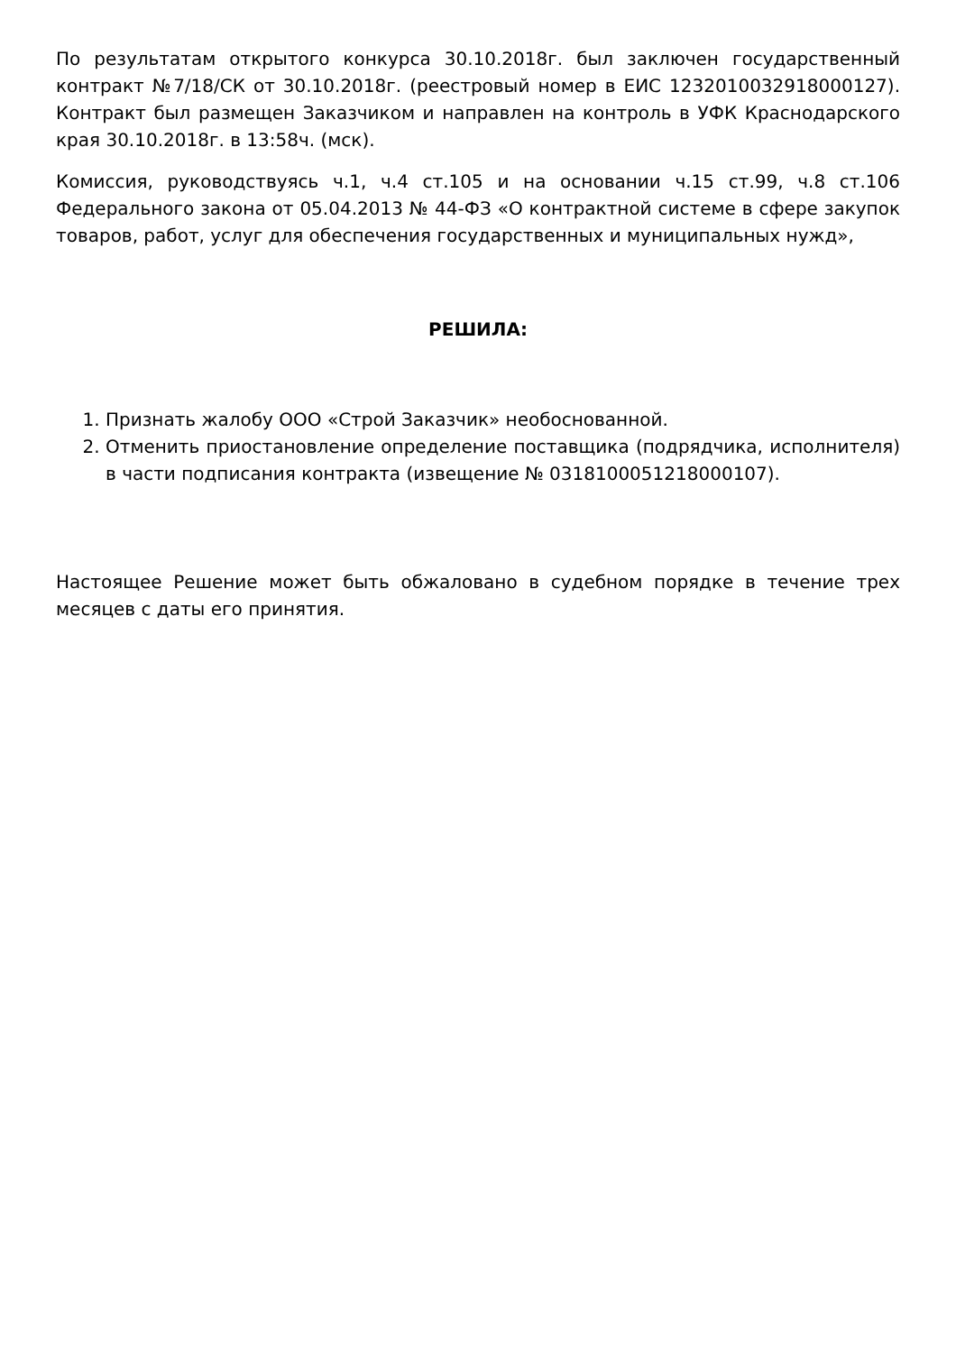По результатам открытого конкурса 30.10.2018г. был заключен государственный контракт №7/18/СК от 30.10.2018г. (реестровый номер в ЕИС 1232010032918000127). Контракт был размещен Заказчиком и направлен на контроль в УФК Краснодарского края 30.10.2018г. в 13:58ч. (мск).
Комиссия, руководствуясь ч.1, ч.4 ст.105 и на основании ч.15 ст.99, ч.8 ст.106 Федерального закона от 05.04.2013 № 44-ФЗ «О контрактной системе в сфере закупок товаров, работ, услуг для обеспечения государственных и муниципальных нужд»,
РЕШИЛА:
1. Признать жалобу ООО «Строй Заказчик» необоснованной.
2. Отменить приостановление определение поставщика (подрядчика, исполнителя) в части подписания контракта (извещение № 0318100051218000107).
Настоящее Решение может быть обжаловано в судебном порядке в течение трех месяцев с даты его принятия.